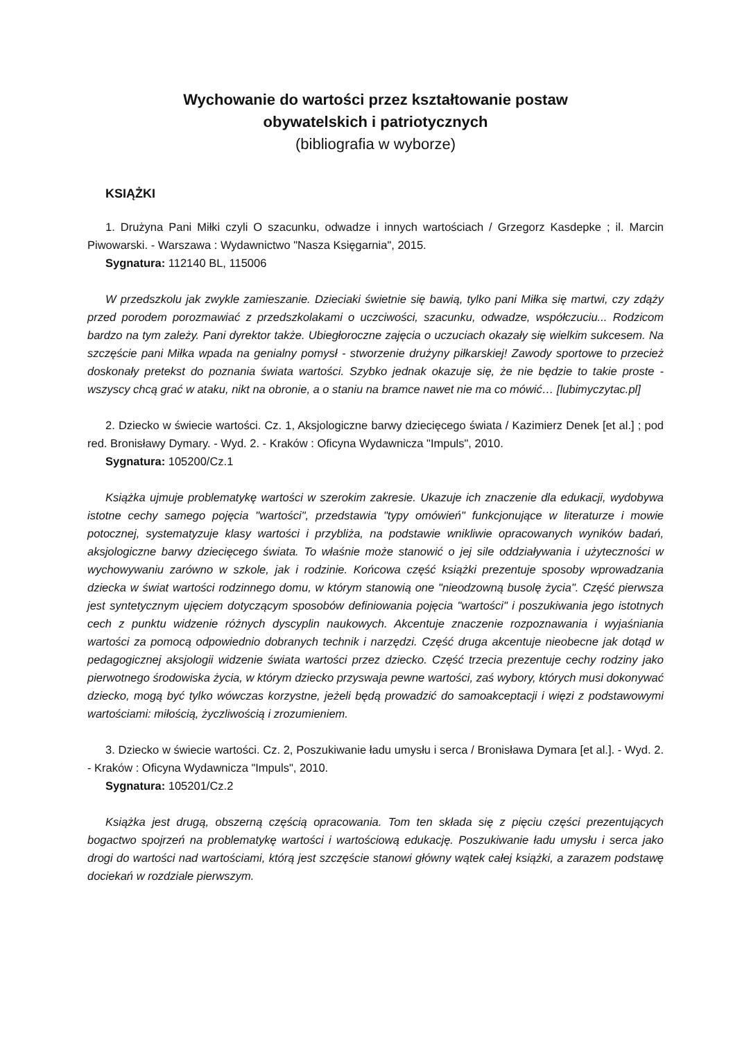Wychowanie do wartości przez kształtowanie postaw
obywatelskich i patriotycznych
(bibliografia w wyborze)
KSIĄŻKI
1. Drużyna Pani Miłki czyli O szacunku, odwadze i innych wartościach / Grzegorz Kasdepke ; il. Marcin Piwowarski. - Warszawa : Wydawnictwo "Nasza Księgarnia", 2015.
Sygnatura: 112140 BL, 115006
W przedszkolu jak zwykle zamieszanie. Dzieciaki świetnie się bawią, tylko pani Miłka się martwi, czy zdąży przed porodem porozmawiać z przedszkolakami o uczciwości, szacunku, odwadze, współczuciu... Rodzicom bardzo na tym zależy. Pani dyrektor także. Ubiegłoroczne zajęcia o uczuciach okazały się wielkim sukcesem. Na szczęście pani Miłka wpada na genialny pomysł - stworzenie drużyny piłkarskiej! Zawody sportowe to przecież doskonały pretekst do poznania świata wartości. Szybko jednak okazuje się, że nie będzie to takie proste - wszyscy chcą grać w ataku, nikt na obronie, a o staniu na bramce nawet nie ma co mówić… [lubimyczytac.pl]
2. Dziecko w świecie wartości. Cz. 1, Aksjologiczne barwy dziecięcego świata / Kazimierz Denek [et al.] ; pod red. Bronisławy Dymary. - Wyd. 2. - Kraków : Oficyna Wydawnicza "Impuls", 2010.
Sygnatura: 105200/Cz.1
Książka ujmuje problematykę wartości w szerokim zakresie. Ukazuje ich znaczenie dla edukacji, wydobywa istotne cechy samego pojęcia "wartości", przedstawia "typy omówień" funkcjonujące w literaturze i mowie potocznej, systematyzuje klasy wartości i przybliża, na podstawie wnikliwie opracowanych wyników badań, aksjologiczne barwy dziecięcego świata. To właśnie może stanowić o jej sile oddziaływania i użyteczności w wychowywaniu zarówno w szkole, jak i rodzinie. Końcowa część książki prezentuje sposoby wprowadzania dziecka w świat wartości rodzinnego domu, w którym stanowią one "nieodzowną busolę życia". Część pierwsza jest syntetycznym ujęciem dotyczącym sposobów definiowania pojęcia "wartości" i poszukiwania jego istotnych cech z punktu widzenie różnych dyscyplin naukowych. Akcentuje znaczenie rozpoznawania i wyjaśniania wartości za pomocą odpowiednio dobranych technik i narzędzi. Część druga akcentuje nieobecne jak dotąd w pedagogicznej aksjologii widzenie świata wartości przez dziecko. Część trzecia prezentuje cechy rodziny jako pierwotnego środowiska życia, w którym dziecko przyswaja pewne wartości, zaś wybory, których musi dokonywać dziecko, mogą być tylko wówczas korzystne, jeżeli będą prowadzić do samoakceptacji i więzi z podstawowymi wartościami: miłością, życzliwością i zrozumieniem.
3. Dziecko w świecie wartości. Cz. 2, Poszukiwanie ładu umysłu i serca / Bronisława Dymara [et al.]. - Wyd. 2. - Kraków : Oficyna Wydawnicza "Impuls", 2010.
Sygnatura: 105201/Cz.2
Książka jest drugą, obszerną częścią opracowania. Tom ten składa się z pięciu części prezentujących bogactwo spojrzeń na problematykę wartości i wartościową edukację. Poszukiwanie ładu umysłu i serca jako drogi do wartości nad wartościami, którą jest szczęście stanowi główny wątek całej książki, a zarazem podstawę dociekań w rozdziale pierwszym.